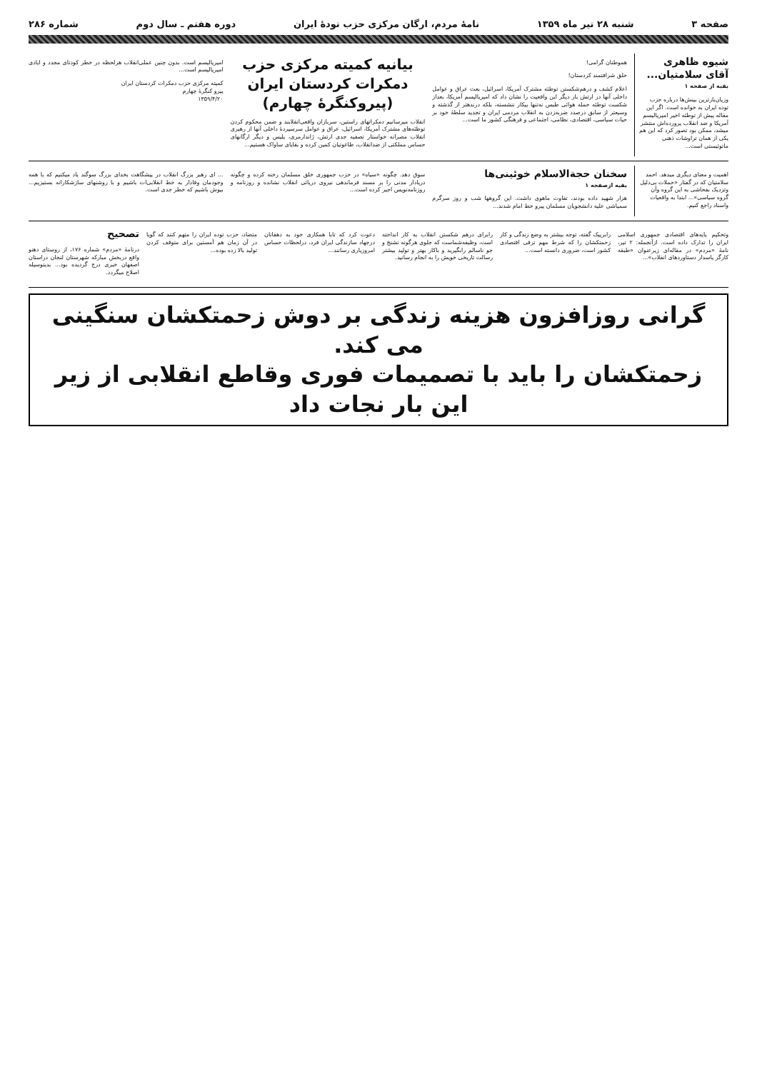صفحه ۳ شنبه ۲۸ تیر ماه ۱۳۵۹ نامهٔ مردم، ارگان مرکزی حزب تودهٔ ایران دوره هفتم ـ سال دوم شماره ۲۸۶
شیوه ظاهری آقای سلامتیان...
بقیه از صفحه ۱
وزیان‌بارترین بینش‌ها درباره حزب توده ایران به خوانده است. اگر این مقاله پیش از توطئه اخیر امپریالیسم آمریکا و ضد انقلاب پرورده‌اش منتشر میشد، ممکن بود تصور کرد که این هم یکی از همان تراوشات ذهنی ماتوئیستی است...
هموطنان گرامی!
خلق شرافتمند کردستان!
اعلام کشف و درهم‌شکستن توطئه مشترک آمریکا، اسرائیل، بعث عراق و عوامل داخلی آنها در ارتش بار دیگر این واقعیت را نشان داد که امپریالیسم آمریکا، بعداز شکست توطئه حمله هوائی طبس نه‌تنها بیکار ننشسته، بلکه درندهتر از گذشته و وسیعتر از سابق درصدد ضربه‌زدن به انقلاب مردمی ایران و تجدید سلطهٔ خود بر حیات سیاسی، اقتصادی، نظامی، اجتماعی و فرهنگی کشور ما است...
بیانیه کمیته مرکزی حزب دمکرات کردستان ایران (پیروکنگرهٔ چهارم)
انقلاب میرسانیم دمکراتهای راستین، سربازان واقعی‌انقلابند و ضمن محکوم کردن توطئه‌های مشترک آمریکا، اسرائیل، عراق و عوامل سرسپردهٔ داخلی آنها از رهبری انقلاب مصرانه خواستار تصفیه جدی ارتش، ژاندارمری، پلیس و دیگر ارگانهای حساس مملکتی از ضدانقلاب، طاغوتیان کمین کرده و بقایای ساواک هستیم...
امپریالیسم است. بدون چنین عملی‌انقلاب هرلحظه در خطر کودتای مجدد و ایادی امپریالیسم است...
کمیته مرکزی حزب دمکرات کردستان ایران
پیرو کنگرهٔ چهارم
۱۳۵۹/۴/۲۰
اهمیت و معنای دیگری میدهد. احمد سلامتیان که در گفتار «حملات بی‌دلیل وتزدیک بفحاشی به این گروه وآن گروه سیاسی»... ابتدا به واقعیات واسناد راجع کنیم.
سخنان حجة‌الاسلام خوئینی‌ها
بقیه ازصفحه ۱
هزار شهید داده بودند، تفاوت ماهوی داشت. این گروهها شب و روز سرگرم سمپاشی علیه دانشجویان مسلمان پیرو خط امام شدند...
سوق دهد. چگونه «سپاه» در حزب جمهوری خلق مسلمان رخنه کرده و چگونه دریادار مدنی را بر مسند فرماندهی نیروی دریائی انقلاب نشانده و روزنامه و روزنامه‌نویس اجیر کرده است...
... ای رهبر بزرگ انقلاب در پیشگاهت بخدای بزرگ سوگند یاد میکنیم که با همه وجودمان وفادار به خط انقلابی‌ات باشیم و با روشنهای سازشکارانه بستیزیم... بپوش باشیم که خطر جدی است.
وتحکیم پایه‌های اقتصادی جمهوری اسلامی ایران را تدارک داده است. ازآنجمله: ۲ تیر، نامهٔ «مردم» در مقاله‌ای زیرعنوان «طبقه کارگر پاسدار دستاوردهای انقلاب»...
رابرپیک گفته، توجه بیشتر به وضع زندگی و کار زحمتکشان را که شرط مهم ترقی اقتصادی کشور است، ضروری دانسته است...
رابرای درهم شکستن انقلاب به کار انداخته است، وظیفه‌شماست که جلوی هرگونه تشنج و جو ناسالم رابگیرید و باکار بهتر و تولید بیشتر رسالت تاریخی خویش را به انجام رسانید.
دعوت کرد که تابا همکاری خود به دهقانان درجهاد سازندگی ایران فرد، درلحظات حساس امروزیاری رسانند...
متضاد، حزب توده ایران را متهم کنند که گویا در آن زمان هم آمستین برای متوقف کردن تولید بالا زده بوده...
تصحیح
درنامهٔ «مردم» شماره ۱۷۶، از روستای دهنو واقع دربخش مبارکه شهرستان لنجان دراستان اصفهان خبری درج گردیده بود... بدینوسیله اصلاح میگردد.
گرانی روزافزون هزینه زندگی بر دوش زحمتکشان سنگینی می کند.
زحمتکشان را باید با تصمیمات فوری وقاطع انقلابی از زیر این بار نجات داد